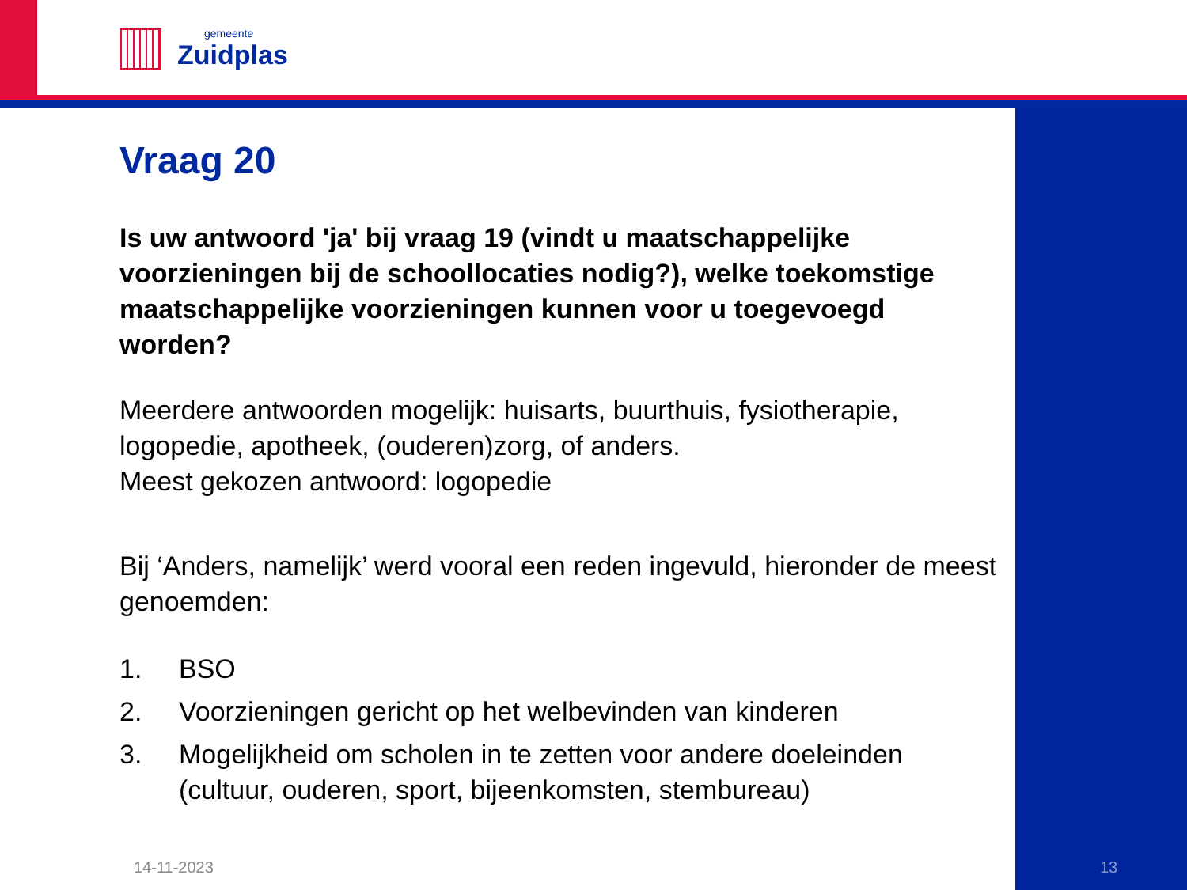gemeente
Zuidplas
Vraag 20
Is uw antwoord 'ja' bij vraag 19 (vindt u maatschappelijke voorzieningen bij de schoollocaties nodig?), welke toekomstige maatschappelijke voorzieningen kunnen voor u toegevoegd worden?
Meerdere antwoorden mogelijk: huisarts, buurthuis, fysiotherapie, logopedie, apotheek, (ouderen)zorg, of anders.
Meest gekozen antwoord: logopedie
Bij ‘Anders, namelijk’ werd vooral een reden ingevuld, hieronder de meest genoemden:
1. BSO
2. Voorzieningen gericht op het welbevinden van kinderen
3. Mogelijkheid om scholen in te zetten voor andere doeleinden (cultuur, ouderen, sport, bijeenkomsten, stembureau)
14-11-2023 13